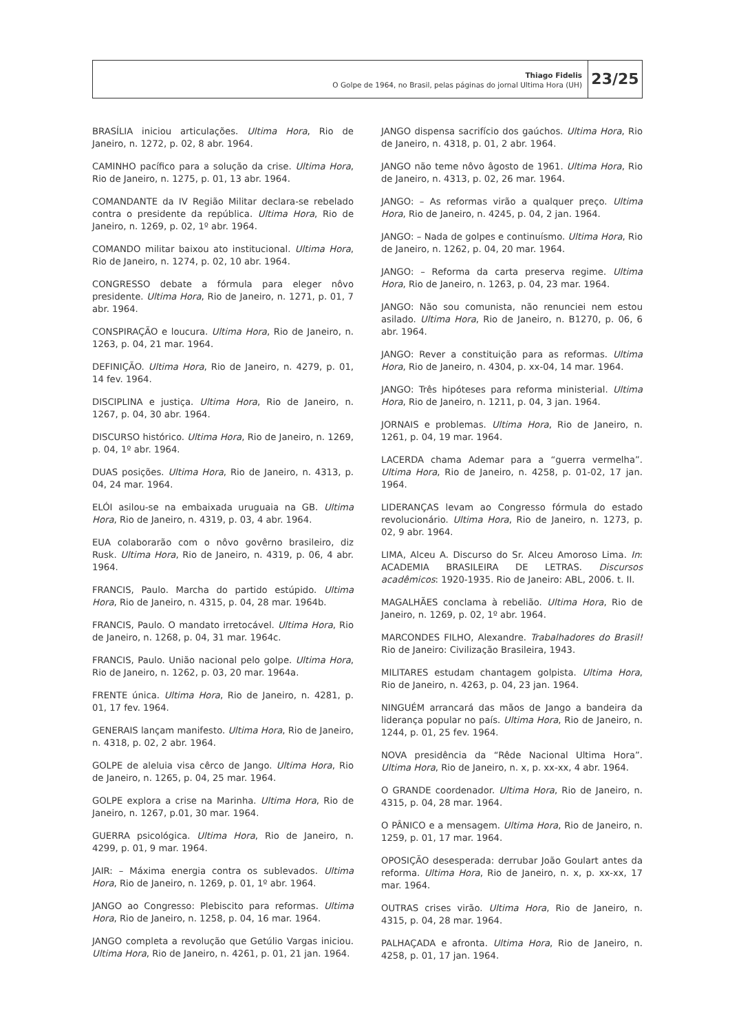Thiago Fidelis
O Golpe de 1964, no Brasil, pelas páginas do jornal Ultima Hora (UH)
23/25
BRASÍLIA iniciou articulações. Ultima Hora, Rio de Janeiro, n. 1272, p. 02, 8 abr. 1964.
CAMINHO pacífico para a solução da crise. Ultima Hora, Rio de Janeiro, n. 1275, p. 01, 13 abr. 1964.
COMANDANTE da IV Região Militar declara-se rebelado contra o presidente da república. Ultima Hora, Rio de Janeiro, n. 1269, p. 02, 1º abr. 1964.
COMANDO militar baixou ato institucional. Ultima Hora, Rio de Janeiro, n. 1274, p. 02, 10 abr. 1964.
CONGRESSO debate a fórmula para eleger nôvo presidente. Ultima Hora, Rio de Janeiro, n. 1271, p. 01, 7 abr. 1964.
CONSPIRAÇÃO e loucura. Ultima Hora, Rio de Janeiro, n. 1263, p. 04, 21 mar. 1964.
DEFINIÇÃO. Ultima Hora, Rio de Janeiro, n. 4279, p. 01, 14 fev. 1964.
DISCIPLINA e justiça. Ultima Hora, Rio de Janeiro, n. 1267, p. 04, 30 abr. 1964.
DISCURSO histórico. Ultima Hora, Rio de Janeiro, n. 1269, p. 04, 1º abr. 1964.
DUAS posições. Ultima Hora, Rio de Janeiro, n. 4313, p. 04, 24 mar. 1964.
ELÓI asilou-se na embaixada uruguaia na GB. Ultima Hora, Rio de Janeiro, n. 4319, p. 03, 4 abr. 1964.
EUA colaborarão com o nôvo govêrno brasileiro, diz Rusk. Ultima Hora, Rio de Janeiro, n. 4319, p. 06, 4 abr. 1964.
FRANCIS, Paulo. Marcha do partido estúpido. Ultima Hora, Rio de Janeiro, n. 4315, p. 04, 28 mar. 1964b.
FRANCIS, Paulo. O mandato irretocável. Ultima Hora, Rio de Janeiro, n. 1268, p. 04, 31 mar. 1964c.
FRANCIS, Paulo. União nacional pelo golpe. Ultima Hora, Rio de Janeiro, n. 1262, p. 03, 20 mar. 1964a.
FRENTE única. Ultima Hora, Rio de Janeiro, n. 4281, p. 01, 17 fev. 1964.
GENERAIS lançam manifesto. Ultima Hora, Rio de Janeiro, n. 4318, p. 02, 2 abr. 1964.
GOLPE de aleluia visa cêrco de Jango. Ultima Hora, Rio de Janeiro, n. 1265, p. 04, 25 mar. 1964.
GOLPE explora a crise na Marinha. Ultima Hora, Rio de Janeiro, n. 1267, p.01, 30 mar. 1964.
GUERRA psicológica. Ultima Hora, Rio de Janeiro, n. 4299, p. 01, 9 mar. 1964.
JAIR: – Máxima energia contra os sublevados. Ultima Hora, Rio de Janeiro, n. 1269, p. 01, 1º abr. 1964.
JANGO ao Congresso: Plebiscito para reformas. Ultima Hora, Rio de Janeiro, n. 1258, p. 04, 16 mar. 1964.
JANGO completa a revolução que Getúlio Vargas iniciou. Ultima Hora, Rio de Janeiro, n. 4261, p. 01, 21 jan. 1964.
JANGO dispensa sacrifício dos gaúchos. Ultima Hora, Rio de Janeiro, n. 4318, p. 01, 2 abr. 1964.
JANGO não teme nôvo âgosto de 1961. Ultima Hora, Rio de Janeiro, n. 4313, p. 02, 26 mar. 1964.
JANGO: – As reformas virão a qualquer preço. Ultima Hora, Rio de Janeiro, n. 4245, p. 04, 2 jan. 1964.
JANGO: – Nada de golpes e continuísmo. Ultima Hora, Rio de Janeiro, n. 1262, p. 04, 20 mar. 1964.
JANGO: – Reforma da carta preserva regime. Ultima Hora, Rio de Janeiro, n. 1263, p. 04, 23 mar. 1964.
JANGO: Não sou comunista, não renunciei nem estou asilado. Ultima Hora, Rio de Janeiro, n. B1270, p. 06, 6 abr. 1964.
JANGO: Rever a constituição para as reformas. Ultima Hora, Rio de Janeiro, n. 4304, p. xx-04, 14 mar. 1964.
JANGO: Três hipóteses para reforma ministerial. Ultima Hora, Rio de Janeiro, n. 1211, p. 04, 3 jan. 1964.
JORNAIS e problemas. Ultima Hora, Rio de Janeiro, n. 1261, p. 04, 19 mar. 1964.
LACERDA chama Ademar para a “guerra vermelha”. Ultima Hora, Rio de Janeiro, n. 4258, p. 01-02, 17 jan. 1964.
LIDERANÇAS levam ao Congresso fórmula do estado revolucionário. Ultima Hora, Rio de Janeiro, n. 1273, p. 02, 9 abr. 1964.
LIMA, Alceu A. Discurso do Sr. Alceu Amoroso Lima. In: ACADEMIA BRASILEIRA DE LETRAS. Discursos acadêmicos: 1920-1935. Rio de Janeiro: ABL, 2006. t. II.
MAGALHÃES conclama à rebelião. Ultima Hora, Rio de Janeiro, n. 1269, p. 02, 1º abr. 1964.
MARCONDES FILHO, Alexandre. Trabalhadores do Brasil! Rio de Janeiro: Civilização Brasileira, 1943.
MILITARES estudam chantagem golpista. Ultima Hora, Rio de Janeiro, n. 4263, p. 04, 23 jan. 1964.
NINGUÉM arrancará das mãos de Jango a bandeira da liderança popular no país. Ultima Hora, Rio de Janeiro, n. 1244, p. 01, 25 fev. 1964.
NOVA presidência da “Rêde Nacional Ultima Hora”. Ultima Hora, Rio de Janeiro, n. x, p. xx-xx, 4 abr. 1964.
O GRANDE coordenador. Ultima Hora, Rio de Janeiro, n. 4315, p. 04, 28 mar. 1964.
O PÂNICO e a mensagem. Ultima Hora, Rio de Janeiro, n. 1259, p. 01, 17 mar. 1964.
OPOSIÇÃO desesperada: derrubar João Goulart antes da reforma. Ultima Hora, Rio de Janeiro, n. x, p. xx-xx, 17 mar. 1964.
OUTRAS crises virão. Ultima Hora, Rio de Janeiro, n. 4315, p. 04, 28 mar. 1964.
PALHAÇADA e afronta. Ultima Hora, Rio de Janeiro, n. 4258, p. 01, 17 jan. 1964.